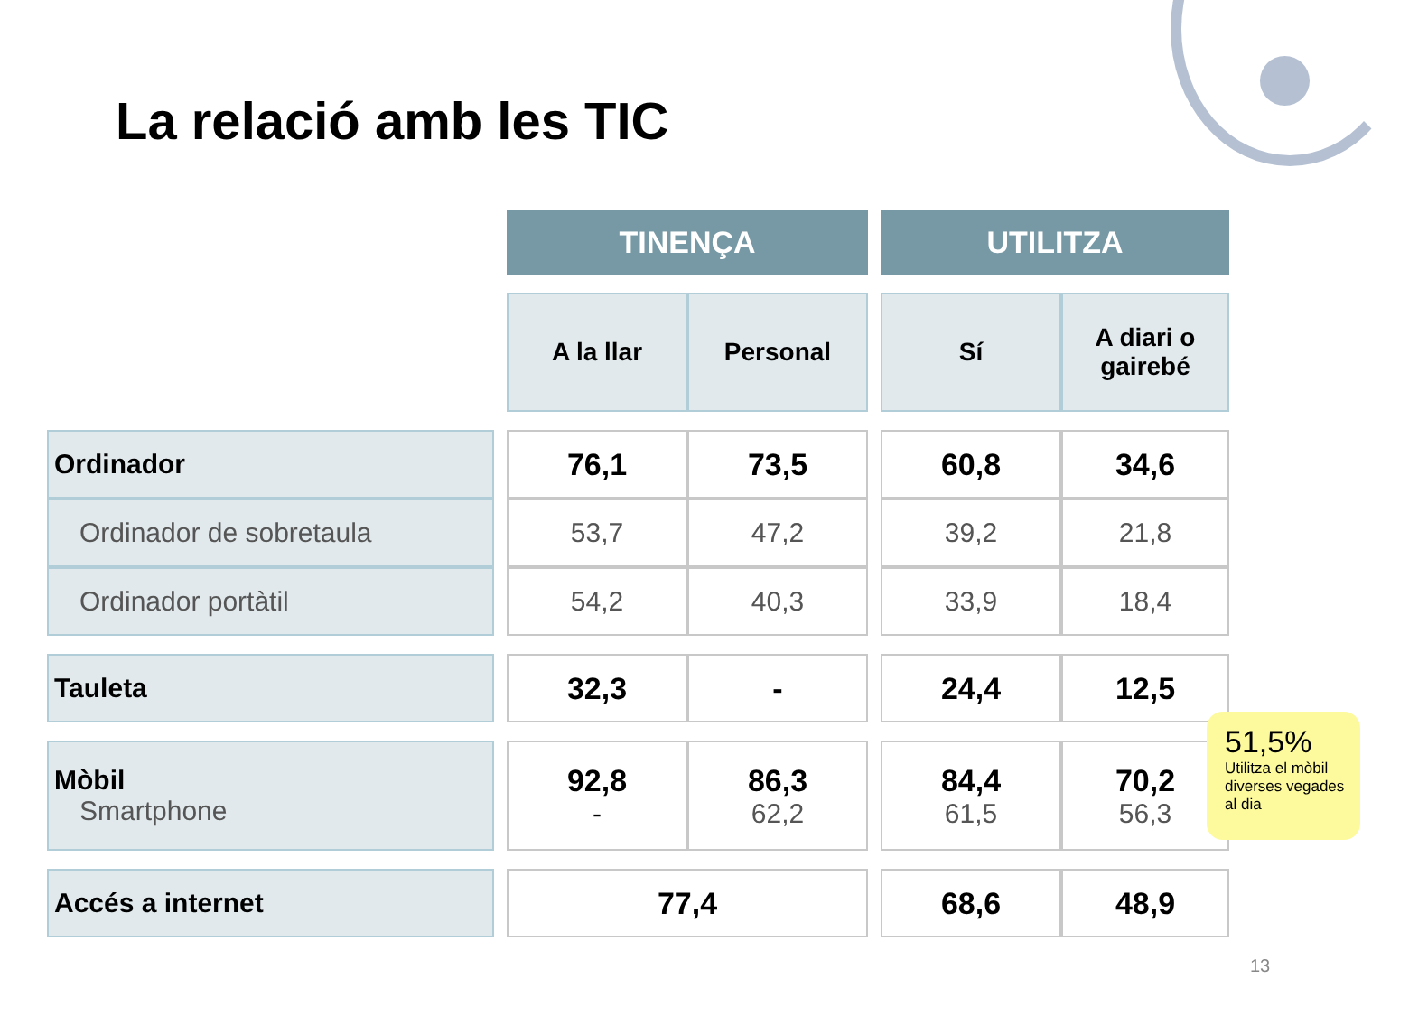La relació amb les TIC
| | | TINENÇA | | | UTILITZA | |
| | | A la llar | Personal | | Sí | A diari o gairebé |
| Ordinador | | 76,1 | 73,5 | | 60,8 | 34,6 |
| Ordinador de sobretaula | | 53,7 | 47,2 | | 39,2 | 21,8 |
| Ordinador portàtil | | 54,2 | 40,3 | | 33,9 | 18,4 |
| Tauleta | | 32,3 | - | | 24,4 | 12,5 |
| Mòbil Smartphone | | 92,8 - | 86,3 62,2 | | 84,4 61,5 | 70,2 56,3 |
| Accés a internet | | 77,4 | | | 68,6 | 48,9 |
51,5%
Utilitza el mòbil diverses vegades al dia
13